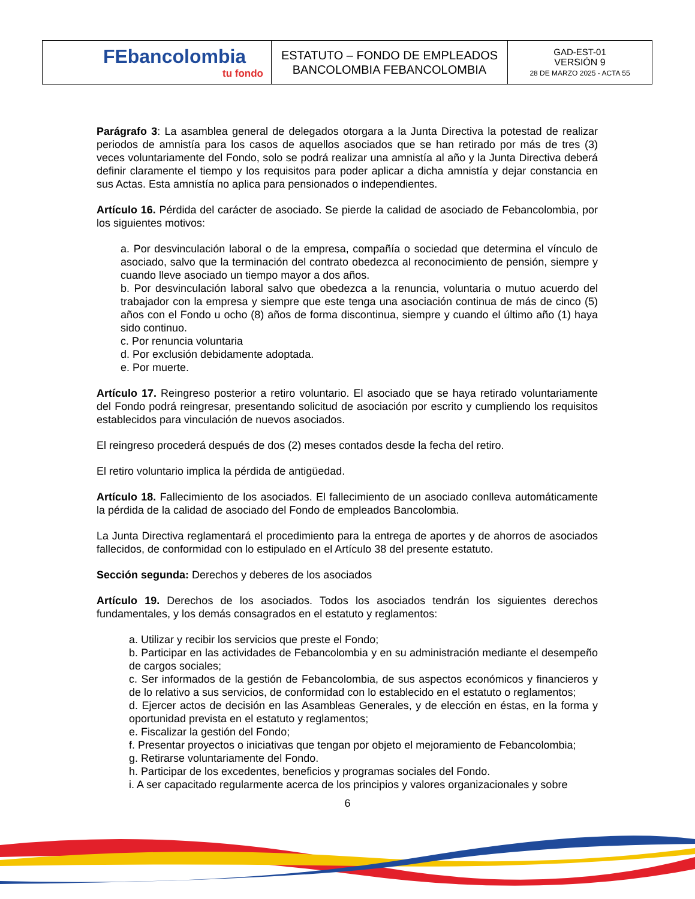| FEbancolombia tu fondo | ESTATUTO – FONDO DE EMPLEADOS BANCOLOMBIA FEBANCOLOMBIA | GAD-EST-01 VERSIÓN 9 28 DE MARZO 2025 - ACTA 55 |
Parágrafo 3: La asamblea general de delegados otorgara a la Junta Directiva la potestad de realizar periodos de amnistía para los casos de aquellos asociados que se han retirado por más de tres (3) veces voluntariamente del Fondo, solo se podrá realizar una amnistía al año y la Junta Directiva deberá definir claramente el tiempo y los requisitos para poder aplicar a dicha amnistía y dejar constancia en sus Actas. Esta amnistía no aplica para pensionados o independientes.
Artículo 16. Pérdida del carácter de asociado. Se pierde la calidad de asociado de Febancolombia, por los siguientes motivos:
a. Por desvinculación laboral o de la empresa, compañía o sociedad que determina el vínculo de asociado, salvo que la terminación del contrato obedezca al reconocimiento de pensión, siempre y cuando lleve asociado un tiempo mayor a dos años.
b. Por desvinculación laboral salvo que obedezca a la renuncia, voluntaria o mutuo acuerdo del trabajador con la empresa y siempre que este tenga una asociación continua de más de cinco (5) años con el Fondo u ocho (8) años de forma discontinua, siempre y cuando el último año (1) haya sido continuo.
c. Por renuncia voluntaria
d. Por exclusión debidamente adoptada.
e. Por muerte.
Artículo 17. Reingreso posterior a retiro voluntario. El asociado que se haya retirado voluntariamente del Fondo podrá reingresar, presentando solicitud de asociación por escrito y cumpliendo los requisitos establecidos para vinculación de nuevos asociados.
El reingreso procederá después de dos (2) meses contados desde la fecha del retiro.
El retiro voluntario implica la pérdida de antigüedad.
Artículo 18. Fallecimiento de los asociados. El fallecimiento de un asociado conlleva automáticamente la pérdida de la calidad de asociado del Fondo de empleados Bancolombia.
La Junta Directiva reglamentará el procedimiento para la entrega de aportes y de ahorros de asociados fallecidos, de conformidad con lo estipulado en el Artículo 38 del presente estatuto.
Sección segunda: Derechos y deberes de los asociados
Artículo 19. Derechos de los asociados. Todos los asociados tendrán los siguientes derechos fundamentales, y los demás consagrados en el estatuto y reglamentos:
a. Utilizar y recibir los servicios que preste el Fondo;
b. Participar en las actividades de Febancolombia y en su administración mediante el desempeño de cargos sociales;
c. Ser informados de la gestión de Febancolombia, de sus aspectos económicos y financieros y de lo relativo a sus servicios, de conformidad con lo establecido en el estatuto o reglamentos;
d. Ejercer actos de decisión en las Asambleas Generales, y de elección en éstas, en la forma y oportunidad prevista en el estatuto y reglamentos;
e. Fiscalizar la gestión del Fondo;
f. Presentar proyectos o iniciativas que tengan por objeto el mejoramiento de Febancolombia;
g. Retirarse voluntariamente del Fondo.
h. Participar de los excedentes, beneficios y programas sociales del Fondo.
i. A ser capacitado regularmente acerca de los principios y valores organizacionales y sobre
6